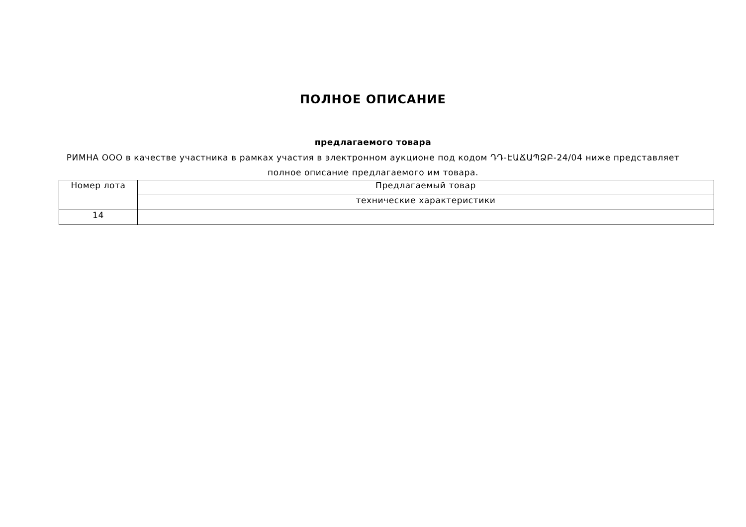ПОЛНОЕ ОПИСАНИЕ
предлагаемого товара
РИМНА ООО в качестве участника в рамках участия в электронном аукционе под кодом ԴԴ-ԷԱՃԱՊՁԲ-24/04 ниже представляет полное описание предлагаемого им товара.
| Номер лота | Предлагаемый товар |
| --- | --- |
| | технические характеристики |
| 14 | |